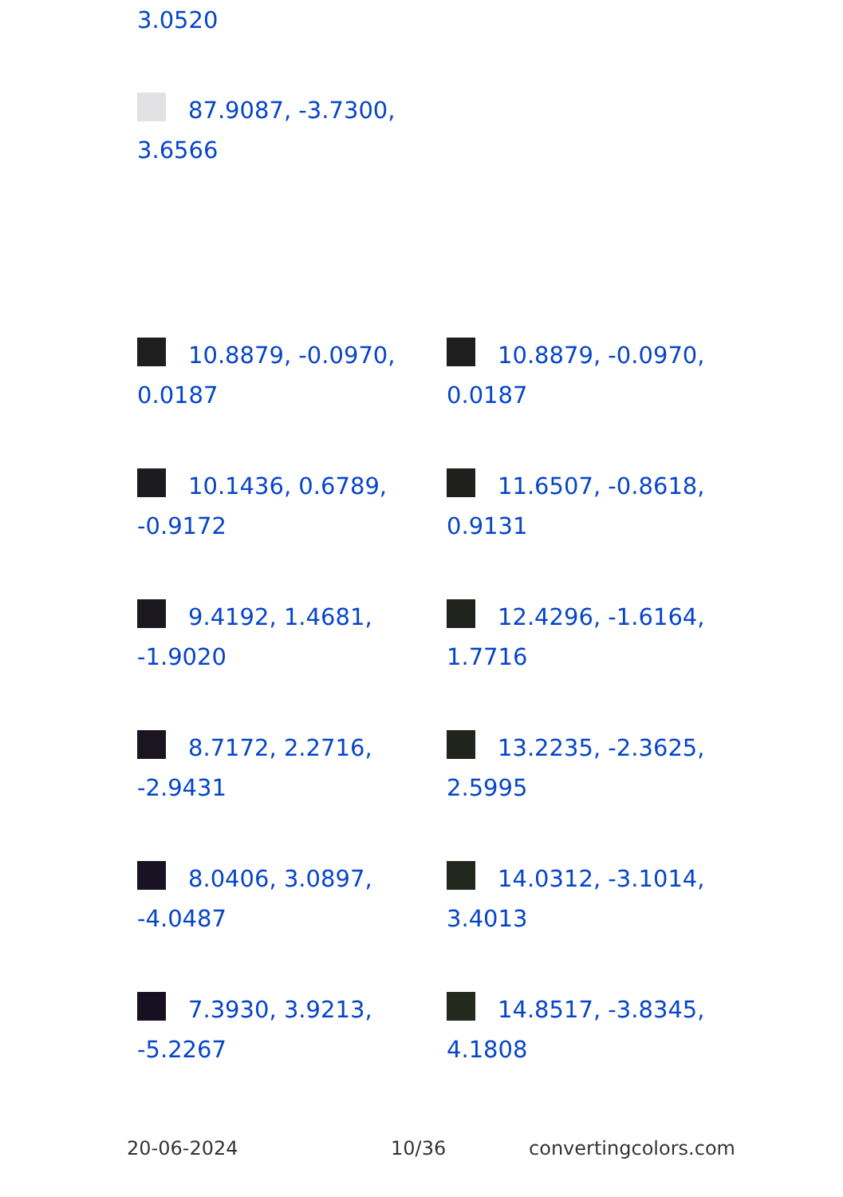3.0520
87.9087, -3.7300, 3.6566
10.8879, -0.0970, 0.0187
10.8879, -0.0970, 0.0187
10.1436, 0.6789, -0.9172
11.6507, -0.8618, 0.9131
9.4192, 1.4681, -1.9020
12.4296, -1.6164, 1.7716
8.7172, 2.2716, -2.9431
13.2235, -2.3625, 2.5995
8.0406, 3.0897, -4.0487
14.0312, -3.1014, 3.4013
7.3930, 3.9213, -5.2267
14.8517, -3.8345, 4.1808
20-06-2024 10/36 convertingcolors.com